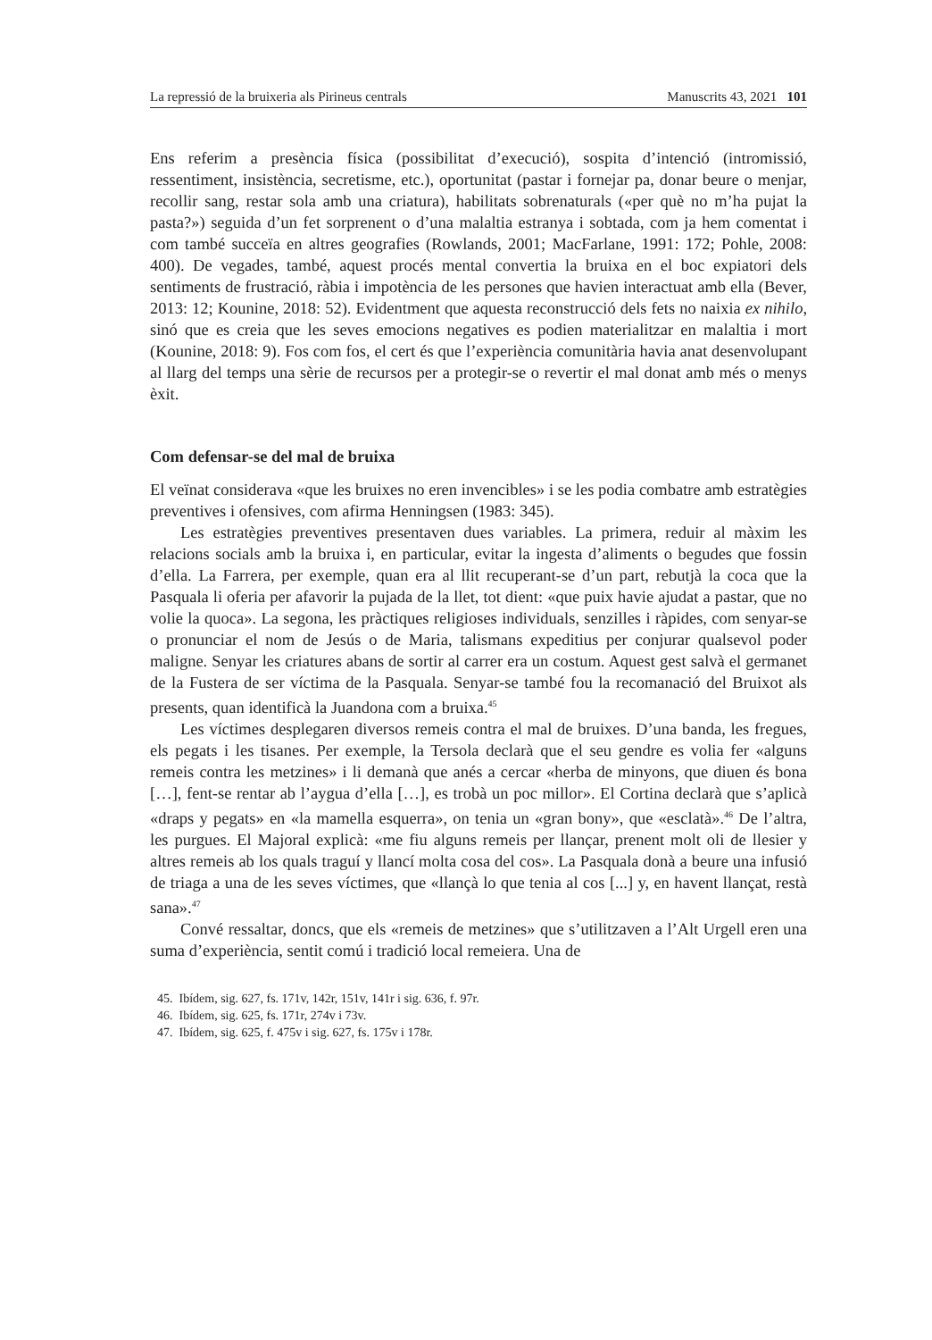La repressió de la bruixeria als Pirineus centrals Manuscrits 43, 2021 101
Ens referim a presència física (possibilitat d’execució), sospita d’intenció (intromissió, ressentiment, insistència, secretisme, etc.), oportunitat (pastar i fornejar pa, donar beure o menjar, recollir sang, restar sola amb una criatura), habilitats sobrenaturals («per què no m’ha pujat la pasta?») seguida d’un fet sorprenent o d’una malaltia estranya i sobtada, com ja hem comentat i com també succeïa en altres geografies (Rowlands, 2001; MacFarlane, 1991: 172; Pohle, 2008: 400). De vegades, també, aquest procés mental convertia la bruixa en el boc expiatori dels sentiments de frustració, ràbia i impotència de les persones que havien interactuat amb ella (Bever, 2013: 12; Kounine, 2018: 52). Evidentment que aquesta reconstrucció dels fets no naixia ex nihilo, sinó que es creia que les seves emocions negatives es podien materialitzar en malaltia i mort (Kounine, 2018: 9). Fos com fos, el cert és que l’experiència comunitària havia anat desenvolupant al llarg del temps una sèrie de recursos per a protegir-se o revertir el mal donat amb més o menys èxit.
Com defensar-se del mal de bruixa
El veïnat considerava «que les bruixes no eren invencibles» i se les podia combatre amb estratègies preventives i ofensives, com afirma Henningsen (1983: 345).
Les estratègies preventives presentaven dues variables. La primera, reduir al màxim les relacions socials amb la bruixa i, en particular, evitar la ingesta d’aliments o begudes que fossin d’ella. La Farrera, per exemple, quan era al llit recuperant-se d’un part, rebutjà la coca que la Pasquala li oferia per afavorir la pujada de la llet, tot dient: «que puix havie ajudat a pastar, que no volie la quoca». La segona, les pràctiques religioses individuals, senzilles i ràpides, com senyar-se o pronunciar el nom de Jesús o de Maria, talismans expeditius per conjurar qualsevol poder maligne. Senyar les criatures abans de sortir al carrer era un costum. Aquest gest salvà el germanet de la Fustera de ser víctima de la Pasquala. Senyar-se també fou la recomanació del Bruixot als presents, quan identificà la Juandona com a bruixa.<sup>45</sup>
Les víctimes desplegaren diversos remeis contra el mal de bruixes. D’una banda, les fregues, els pegats i les tisanes. Per exemple, la Tersola declarà que el seu gendre es volia fer «alguns remeis contra les metzines» i li demanà que anés a cercar «herba de minyons, que diuen és bona […], fent-se rentar ab l’aygua d’ella […], es trobà un poc millor». El Cortina declarà que s’aplicà «draps y pegats» en «la mamella esquerra», on tenia un «gran bony», que «esclatà».<sup>46</sup> De l’altra, les purgues. El Majoral explicà: «me fiu alguns remeis per llançar, prenent molt oli de llesier y altres remeis ab los quals traguí y llancí molta cosa del cos». La Pasquala donà a beure una infusió de triaga a una de les seves víctimes, que «llançà lo que tenia al cos [...] y, en havent llançat, restà sana».<sup>47</sup>
Convé ressaltar, doncs, que els «remeis de metzines» que s’utilitzaven a l’Alt Urgell eren una suma d’experiència, sentit comú i tradició local remeiera. Una de
45. Ibídem, sig. 627, fs. 171v, 142r, 151v, 141r i sig. 636, f. 97r.
46. Ibídem, sig. 625, fs. 171r, 274v i 73v.
47. Ibídem, sig. 625, f. 475v i sig. 627, fs. 175v i 178r.